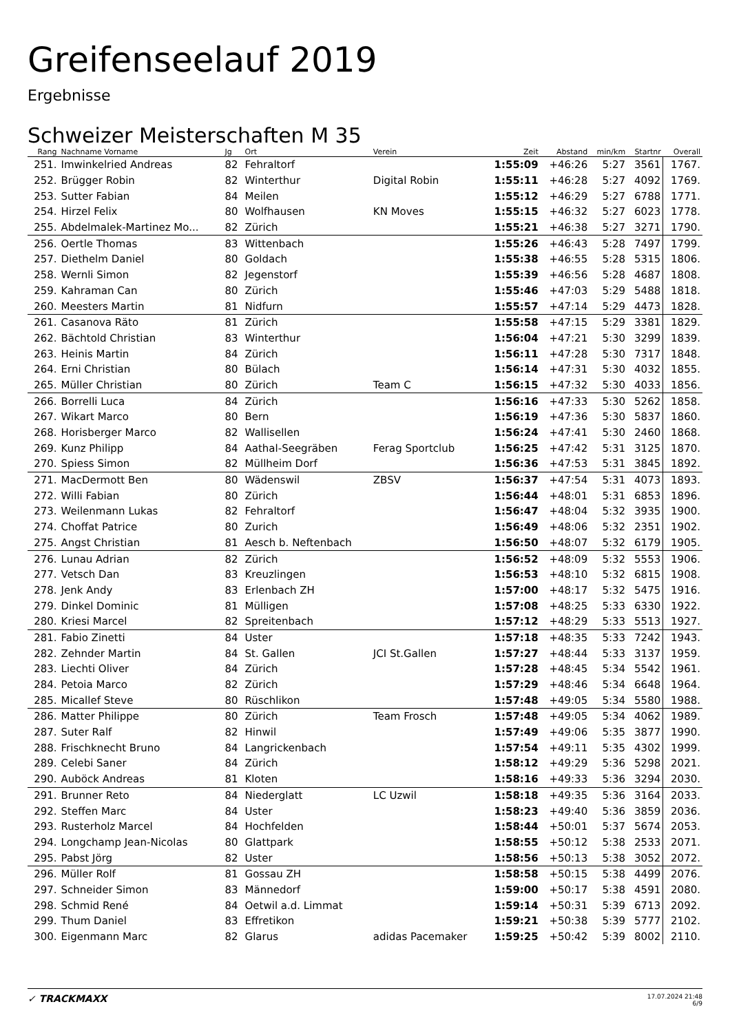Greifenseelauf 2019
Ergebnisse
Schweizer Meisterschaften M 35
| Rang | Nachname Vorname | Jg | Ort | Verein | Zeit | Abstand | min/km | Startnr | Overall |
| --- | --- | --- | --- | --- | --- | --- | --- | --- | --- |
| 251. | Imwinkelried Andreas | 82 | Fehraltorf | | 1:55:09 | +46:26 | 5:27 | 3561 | 1767. |
| 252. | Brügger Robin | 82 | Winterthur | Digital Robin | 1:55:11 | +46:28 | 5:27 | 4092 | 1769. |
| 253. | Sutter Fabian | 84 | Meilen | | 1:55:12 | +46:29 | 5:27 | 6788 | 1771. |
| 254. | Hirzel Felix | 80 | Wolfhausen | KN Moves | 1:55:15 | +46:32 | 5:27 | 6023 | 1778. |
| 255. | Abdelmalek-Martinez Mo... | 82 | Zürich | | 1:55:21 | +46:38 | 5:27 | 3271 | 1790. |
| 256. | Oertle Thomas | 83 | Wittenbach | | 1:55:26 | +46:43 | 5:28 | 7497 | 1799. |
| 257. | Diethelm Daniel | 80 | Goldach | | 1:55:38 | +46:55 | 5:28 | 5315 | 1806. |
| 258. | Wernli Simon | 82 | Jegenstorf | | 1:55:39 | +46:56 | 5:28 | 4687 | 1808. |
| 259. | Kahraman Can | 80 | Zürich | | 1:55:46 | +47:03 | 5:29 | 5488 | 1818. |
| 260. | Meesters Martin | 81 | Nidfurn | | 1:55:57 | +47:14 | 5:29 | 4473 | 1828. |
| 261. | Casanova Räto | 81 | Zürich | | 1:55:58 | +47:15 | 5:29 | 3381 | 1829. |
| 262. | Bächtold Christian | 83 | Winterthur | | 1:56:04 | +47:21 | 5:30 | 3299 | 1839. |
| 263. | Heinis Martin | 84 | Zürich | | 1:56:11 | +47:28 | 5:30 | 7317 | 1848. |
| 264. | Erni Christian | 80 | Bülach | | 1:56:14 | +47:31 | 5:30 | 4032 | 1855. |
| 265. | Müller Christian | 80 | Zürich | Team C | 1:56:15 | +47:32 | 5:30 | 4033 | 1856. |
| 266. | Borrelli Luca | 84 | Zürich | | 1:56:16 | +47:33 | 5:30 | 5262 | 1858. |
| 267. | Wikart Marco | 80 | Bern | | 1:56:19 | +47:36 | 5:30 | 5837 | 1860. |
| 268. | Horisberger Marco | 82 | Wallisellen | | 1:56:24 | +47:41 | 5:30 | 2460 | 1868. |
| 269. | Kunz Philipp | 84 | Aathal-Seegräben | Ferag Sportclub | 1:56:25 | +47:42 | 5:31 | 3125 | 1870. |
| 270. | Spiess Simon | 82 | Müllheim Dorf | | 1:56:36 | +47:53 | 5:31 | 3845 | 1892. |
| 271. | MacDermott Ben | 80 | Wädenswil | ZBSV | 1:56:37 | +47:54 | 5:31 | 4073 | 1893. |
| 272. | Willi Fabian | 80 | Zürich | | 1:56:44 | +48:01 | 5:31 | 6853 | 1896. |
| 273. | Weilenmann Lukas | 82 | Fehraltorf | | 1:56:47 | +48:04 | 5:32 | 3935 | 1900. |
| 274. | Choffat Patrice | 80 | Zurich | | 1:56:49 | +48:06 | 5:32 | 2351 | 1902. |
| 275. | Angst Christian | 81 | Aesch b. Neftenbach | | 1:56:50 | +48:07 | 5:32 | 6179 | 1905. |
| 276. | Lunau Adrian | 82 | Zürich | | 1:56:52 | +48:09 | 5:32 | 5553 | 1906. |
| 277. | Vetsch Dan | 83 | Kreuzlingen | | 1:56:53 | +48:10 | 5:32 | 6815 | 1908. |
| 278. | Jenk Andy | 83 | Erlenbach ZH | | 1:57:00 | +48:17 | 5:32 | 5475 | 1916. |
| 279. | Dinkel Dominic | 81 | Mülligen | | 1:57:08 | +48:25 | 5:33 | 6330 | 1922. |
| 280. | Kriesi Marcel | 82 | Spreitenbach | | 1:57:12 | +48:29 | 5:33 | 5513 | 1927. |
| 281. | Fabio Zinetti | 84 | Uster | | 1:57:18 | +48:35 | 5:33 | 7242 | 1943. |
| 282. | Zehnder Martin | 84 | St. Gallen | JCI St.Gallen | 1:57:27 | +48:44 | 5:33 | 3137 | 1959. |
| 283. | Liechti Oliver | 84 | Zürich | | 1:57:28 | +48:45 | 5:34 | 5542 | 1961. |
| 284. | Petoia Marco | 82 | Zürich | | 1:57:29 | +48:46 | 5:34 | 6648 | 1964. |
| 285. | Micallef Steve | 80 | Rüschlikon | | 1:57:48 | +49:05 | 5:34 | 5580 | 1988. |
| 286. | Matter Philippe | 80 | Zürich | Team Frosch | 1:57:48 | +49:05 | 5:34 | 4062 | 1989. |
| 287. | Suter Ralf | 82 | Hinwil | | 1:57:49 | +49:06 | 5:35 | 3877 | 1990. |
| 288. | Frischknecht Bruno | 84 | Langrickenbach | | 1:57:54 | +49:11 | 5:35 | 4302 | 1999. |
| 289. | Celebi Saner | 84 | Zürich | | 1:58:12 | +49:29 | 5:36 | 5298 | 2021. |
| 290. | Auböck Andreas | 81 | Kloten | | 1:58:16 | +49:33 | 5:36 | 3294 | 2030. |
| 291. | Brunner Reto | 84 | Niederglatt | LC Uzwil | 1:58:18 | +49:35 | 5:36 | 3164 | 2033. |
| 292. | Steffen Marc | 84 | Uster | | 1:58:23 | +49:40 | 5:36 | 3859 | 2036. |
| 293. | Rusterholz Marcel | 84 | Hochfelden | | 1:58:44 | +50:01 | 5:37 | 5674 | 2053. |
| 294. | Longchamp Jean-Nicolas | 80 | Glattpark | | 1:58:55 | +50:12 | 5:38 | 2533 | 2071. |
| 295. | Pabst Jörg | 82 | Uster | | 1:58:56 | +50:13 | 5:38 | 3052 | 2072. |
| 296. | Müller Rolf | 81 | Gossau ZH | | 1:58:58 | +50:15 | 5:38 | 4499 | 2076. |
| 297. | Schneider Simon | 83 | Männedorf | | 1:59:00 | +50:17 | 5:38 | 4591 | 2080. |
| 298. | Schmid René | 84 | Oetwil a.d. Limmat | | 1:59:14 | +50:31 | 5:39 | 6713 | 2092. |
| 299. | Thum Daniel | 83 | Effretikon | | 1:59:21 | +50:38 | 5:39 | 5777 | 2102. |
| 300. | Eigenmann Marc | 82 | Glarus | adidas Pacemaker | 1:59:25 | +50:42 | 5:39 | 8002 | 2110. |
✓ TRACKMAXX
17.07.2024 21:48
6/9